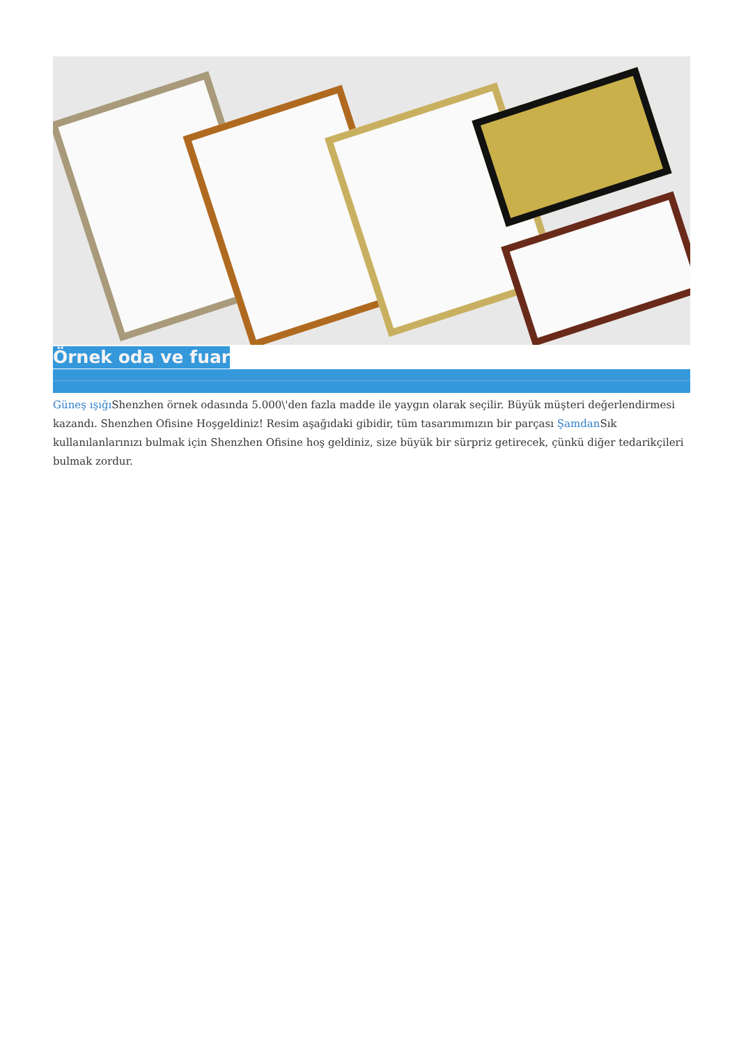Örnek oda ve fuar
Güneş ışığı Shenzhen örnek odasında 5.000\'den fazla madde ile yaygın olarak seçilir. Büyük müşteri değerlendirmesi kazandı. Shenzhen Ofisine Hoşgeldiniz! Resim aşağıdaki gibidir, tüm tasarımımızın bir parçası Şamdan Sık kullanılanlarınızı bulmak için Shenzhen Ofisine hoş geldiniz, size büyük bir sürpriz getirecek, çünkü diğer tedarikçileri bulmak zordur.